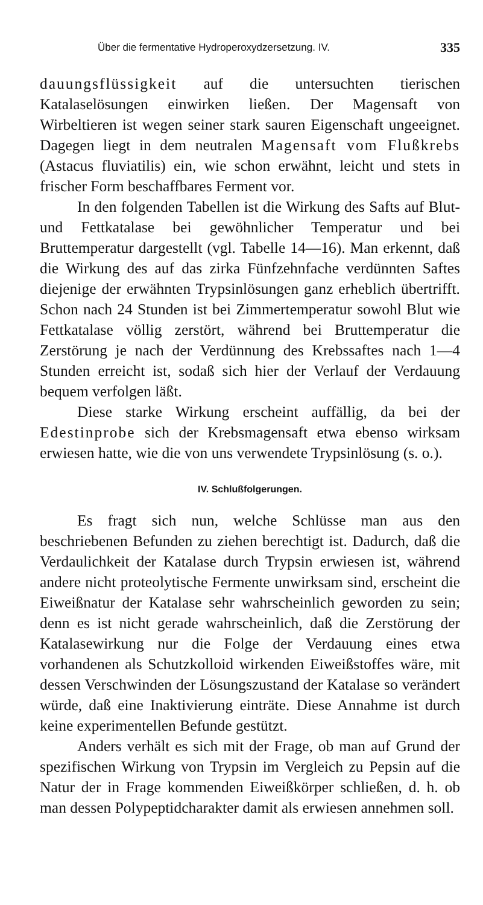Über die fermentative Hydroperoxydzersetzung. IV. 335
dauungsflüssigkeit auf die untersuchten tierischen Katalaselösungen einwirken ließen. Der Magensaft von Wirbeltieren ist wegen seiner stark sauren Eigenschaft ungeeignet. Dagegen liegt in dem neutralen Magensaft vom Flußkrebs (Astacus fluviatilis) ein, wie schon erwähnt, leicht und stets in frischer Form beschaffbares Ferment vor.
In den folgenden Tabellen ist die Wirkung des Safts auf Blut- und Fettkatalase bei gewöhnlicher Temperatur und bei Bruttemperatur dargestellt (vgl. Tabelle 14—16). Man erkennt, daß die Wirkung des auf das zirka Fünfzehnfache verdünnten Saftes diejenige der erwähnten Trypsinlösungen ganz erheblich übertrifft. Schon nach 24 Stunden ist bei Zimmertemperatur sowohl Blut wie Fettkatalase völlig zerstört, während bei Bruttemperatur die Zerstörung je nach der Verdünnung des Krebssaftes nach 1—4 Stunden erreicht ist, sodaß sich hier der Verlauf der Verdauung bequem verfolgen läßt.
Diese starke Wirkung erscheint auffällig, da bei der Edestinprobe sich der Krebsmagensaft etwa ebenso wirksam erwiesen hatte, wie die von uns verwendete Trypsinlösung (s. o.).
IV. Schlußfolgerungen.
Es fragt sich nun, welche Schlüsse man aus den beschriebenen Befunden zu ziehen berechtigt ist. Dadurch, daß die Verdaulichkeit der Katalase durch Trypsin erwiesen ist, während andere nicht proteolytische Fermente unwirksam sind, erscheint die Eiweißnatur der Katalase sehr wahrscheinlich geworden zu sein; denn es ist nicht gerade wahrscheinlich, daß die Zerstörung der Katalasewirkung nur die Folge der Verdauung eines etwa vorhandenen als Schutzkolloid wirkenden Eiweißstoffes wäre, mit dessen Verschwinden der Lösungszustand der Katalase so verändert würde, daß eine Inaktivierung einträte. Diese Annahme ist durch keine experimentellen Befunde gestützt.
Anders verhält es sich mit der Frage, ob man auf Grund der spezifischen Wirkung von Trypsin im Vergleich zu Pepsin auf die Natur der in Frage kommenden Eiweißkörper schließen, d. h. ob man dessen Polypeptidcharakter damit als erwiesen annehmen soll.